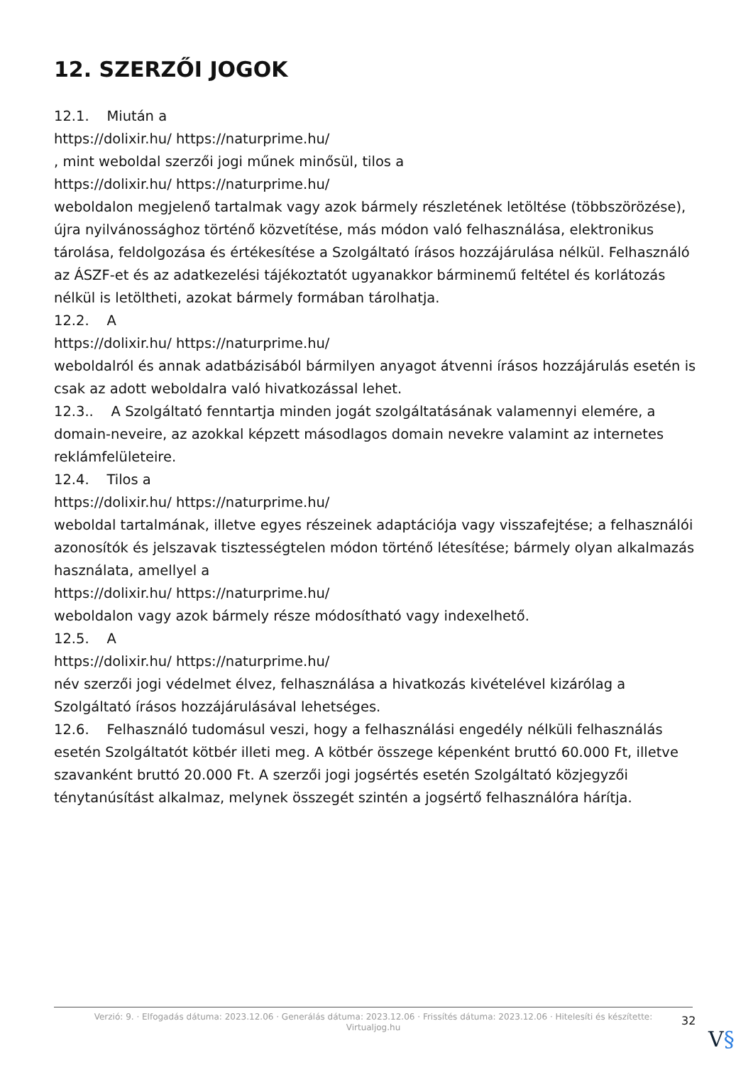12. SZERZŐI JOGOK
12.1. Miután a
https://dolixir.hu/ https://naturprime.hu/
, mint weboldal szerzői jogi műnek minősül, tilos a
https://dolixir.hu/ https://naturprime.hu/
weboldalon megjelenő tartalmak vagy azok bármely részletének letöltése (többszörözése), újra nyilvánossághoz történő közvetítése, más módon való felhasználása, elektronikus tárolása, feldolgozása és értékesítése a Szolgáltató írásos hozzájárulása nélkül. Felhasználó az ÁSZF-et és az adatkezelési tájékoztatót ugyanakkor bárminemű feltétel és korlátozás nélkül is letöltheti, azokat bármely formában tárolhatja.
12.2. A
https://dolixir.hu/ https://naturprime.hu/
weboldalról és annak adatbázisából bármilyen anyagot átvenni írásos hozzájárulás esetén is csak az adott weboldalra való hivatkozással lehet.
12.3.. A Szolgáltató fenntartja minden jogát szolgáltatásának valamennyi elemére, a domain-neveire, az azokkal képzett másodlagos domain nevekre valamint az internetes reklámfelületeire.
12.4. Tilos a
https://dolixir.hu/ https://naturprime.hu/
weboldal tartalmának, illetve egyes részeinek adaptációja vagy visszafejtése; a felhasználói azonosítók és jelszavak tisztességtelen módon történő létesítése; bármely olyan alkalmazás használata, amellyel a
https://dolixir.hu/ https://naturprime.hu/
weboldalon vagy azok bármely része módosítható vagy indexelhető.
12.5. A
https://dolixir.hu/ https://naturprime.hu/
név szerzői jogi védelmet élvez, felhasználása a hivatkozás kivételével kizárólag a Szolgáltató írásos hozzájárulásával lehetséges.
12.6. Felhasználó tudomásul veszi, hogy a felhasználási engedély nélküli felhasználás esetén Szolgáltatót kötbér illeti meg. A kötbér összege képenként bruttó 60.000 Ft, illetve szavanként bruttó 20.000 Ft. A szerzői jogi jogsértés esetén Szolgáltató közjegyzői ténytanúsítást alkalmaz, melynek összegét szintén a jogsértő felhasználóra hárítja.
Verzió: 9. · Elfogadás dátuma: 2023.12.06 · Generálás dátuma: 2023.12.06 · Frissítés dátuma: 2023.12.06 · Hitelesíti és készítette: Virtualjog.hu
32
V§